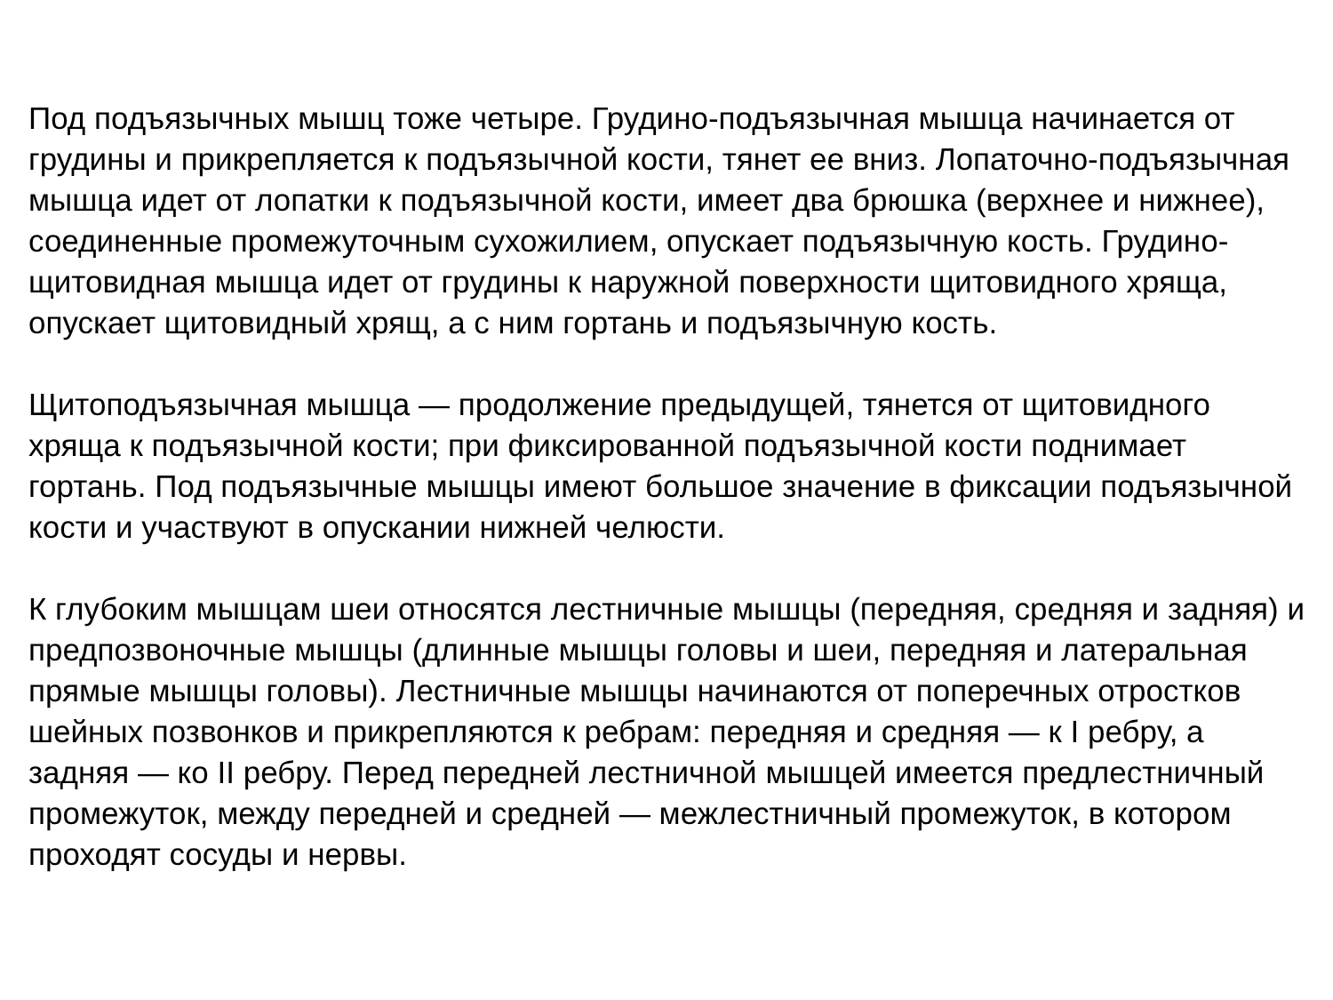Под подъязычных мышц тоже четыре. Грудино-подъязычная мышца начинается от грудины и прикрепляется к подъязычной кости, тянет ее вниз. Лопаточно-подъязычная мышца идет от лопатки к подъязычной кости, имеет два брюшка (верхнее и нижнее), соединенные промежуточным сухожилием, опускает подъязычную кость. Грудино-щитовидная мышца идет от грудины к наружной поверхности щитовидного хряща, опускает щитовидный хрящ, а с ним гортань и подъязычную кость.
Щитоподъязычная мышца — продолжение предыдущей, тянется от щитовидного хряща к подъязычной кости; при фиксированной подъязычной кости поднимает гортань. Под подъязычные мышцы имеют большое значение в фиксации подъязычной кости и участвуют в опускании нижней челюсти.
К глубоким мышцам шеи относятся лестничные мышцы (передняя, средняя и задняя) и предпозвоночные мышцы (длинные мышцы головы и шеи, передняя и латеральная прямые мышцы головы). Лестничные мышцы начинаются от поперечных отростков шейных позвонков и прикрепляются к ребрам: передняя и средняя — к I ребру, а задняя — ко II ребру. Перед передней лестничной мышцей имеется предлестничный промежуток, между передней и средней — межлестничный промежуток, в котором проходят сосуды и нервы.